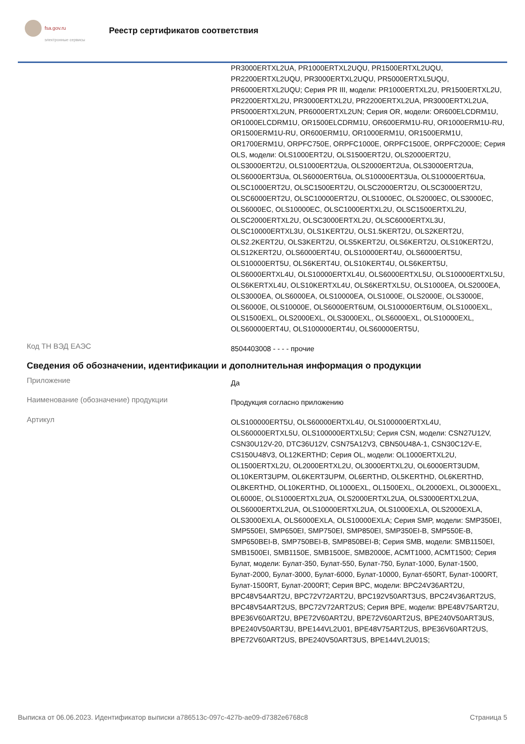fsa.gov.ru
электронные сервисы
Реестр сертификатов соответствия
PR3000ERTXL2UA, PR1000ERTXL2UQU, PR1500ERTXL2UQU, PR2200ERTXL2UQU, PR3000ERTXL2UQU, PR5000ERTXL5UQU, PR6000ERTXL2UQU; Серия PR III, модели: PR1000ERTXL2U, PR1500ERTXL2U, PR2200ERTXL2U, PR3000ERTXL2U, PR2200ERTXL2UA, PR3000ERTXL2UA, PR5000ERTXL2UN, PR6000ERTXL2UN; Серия OR, модели: OR600ELCDRM1U, OR1000ELCDRM1U, OR1500ELCDRM1U, OR600ERM1U-RU, OR1000ERM1U-RU, OR1500ERM1U-RU, OR600ERM1U, OR1000ERM1U, OR1500ERM1U, OR1700ERM1U, ORPFC750E, ORPFC1000E, ORPFC1500E, ORPFC2000E; Серия OLS, модели: OLS1000ERT2U, OLS1500ERT2U, OLS2000ERT2U, OLS3000ERT2U, OLS1000ERT2Ua, OLS2000ERT2Ua, OLS3000ERT2Ua, OLS6000ERT3Ua, OLS6000ERT6Ua, OLS10000ERT3Ua, OLS10000ERT6Ua, OLSC1000ERT2U, OLSC1500ERT2U, OLSC2000ERT2U, OLSC3000ERT2U, OLSC6000ERT2U, OLSC10000ERT2U, OLS1000EC, OLS2000EC, OLS3000EC, OLS6000EC, OLS10000EC, OLSC1000ERTXL2U, OLSC1500ERTXL2U, OLSC2000ERTXL2U, OLSC3000ERTXL2U, OLSC6000ERTXL3U, OLSC10000ERTXL3U, OLS1KERT2U, OLS1.5KERT2U, OLS2KERT2U, OLS2.2KERT2U, OLS3KERT2U, OLS5KERT2U, OLS6KERT2U, OLS10KERT2U, OLS12KERT2U, OLS6000ERT4U, OLS10000ERT4U, OLS6000ERT5U, OLS10000ERT5U, OLS6KERT4U, OLS10KERT4U, OLS6KERT5U, OLS6000ERTXL4U, OLS10000ERTXL4U, OLS6000ERTXL5U, OLS10000ERTXL5U, OLS6KERTXL4U, OLS10KERTXL4U, OLS6KERTXL5U, OLS1000EA, OLS2000EA, OLS3000EA, OLS6000EA, OLS10000EA, OLS1000E, OLS2000E, OLS3000E, OLS6000E, OLS10000E, OLS6000ERT6UM, OLS10000ERT6UM, OLS1000EXL, OLS1500EXL, OLS2000EXL, OLS3000EXL, OLS6000EXL, OLS10000EXL, OLS60000ERT4U, OLS100000ERT4U, OLS60000ERT5U,
Код ТН ВЭД ЕАЭС
8504403008 - - - - прочие
Сведения об обозначении, идентификации и дополнительная информация о продукции
Приложение
Да
Наименование (обозначение) продукции
Продукция согласно приложению
Артикул
OLS100000ERT5U, OLS60000ERTXL4U, OLS100000ERTXL4U, OLS60000ERTXL5U, OLS100000ERTXL5U; Серия CSN, модели: CSN27U12V, CSN30U12V-20, DTC36U12V, CSN75A12V3, CBN50U48A-1, CSN30C12V-E, CS150U48V3, OL12KERTHD; Серия OL, модели: OL1000ERTXL2U, OL1500ERTXL2U, OL2000ERTXL2U, OL3000ERTXL2U, OL6000ERT3UDM, OL10KERT3UPM, OL6KERT3UPM, OL6ERTHD, OL5KERTHD, OL6KERTHD, OL8KERTHD, OL10KERTHD, OL1000EXL, OL1500EXL, OL2000EXL, OL3000EXL, OL6000E, OLS1000ERTXL2UA, OLS2000ERTXL2UA, OLS3000ERTXL2UA, OLS6000ERTXL2UA, OLS10000ERTXL2UA, OLS1000EXLA, OLS2000EXLA, OLS3000EXLA, OLS6000EXLA, OLS10000EXLA; Серия SMP, модели: SMP350EI, SMP550EI, SMP650EI, SMP750EI, SMP850EI, SMP350EI-B, SMP550E-B, SMP650BEI-B, SMP750BEI-B, SMP850BEI-B; Серия SMB, модели: SMB1150EI, SMB1500EI, SMB1150E, SMB1500E, SMB2000E, ACMT1000, ACMT1500; Серия Булат, модели: Булат-350, Булат-550, Булат-750, Булат-1000, Булат-1500, Булат-2000, Булат-3000, Булат-6000, Булат-10000, Булат-650RT, Булат-1000RT, Булат-1500RT, Булат-2000RT; Серия BPC, модели: BPC24V36ART2U, BPC48V54ART2U, BPC72V72ART2U, BPC192V50ART3US, BPC24V36ART2US, BPC48V54ART2US, BPC72V72ART2US; Серия BPE, модели: BPE48V75ART2U, BPE36V60ART2U, BPE72V60ART2U, BPE72V60ART2US, BPE240V50ART3US, BPE240V50ART3U, BPE144VL2U01, BPE48V75ART2US, BPE36V60ART2US, BPE72V60ART2US, BPE240V50ART3US, BPE144VL2U01S;
Выписка от 06.06.2023. Идентификатор выписки a786513c-097c-427b-ae09-d7382e6768c8 Страница 5